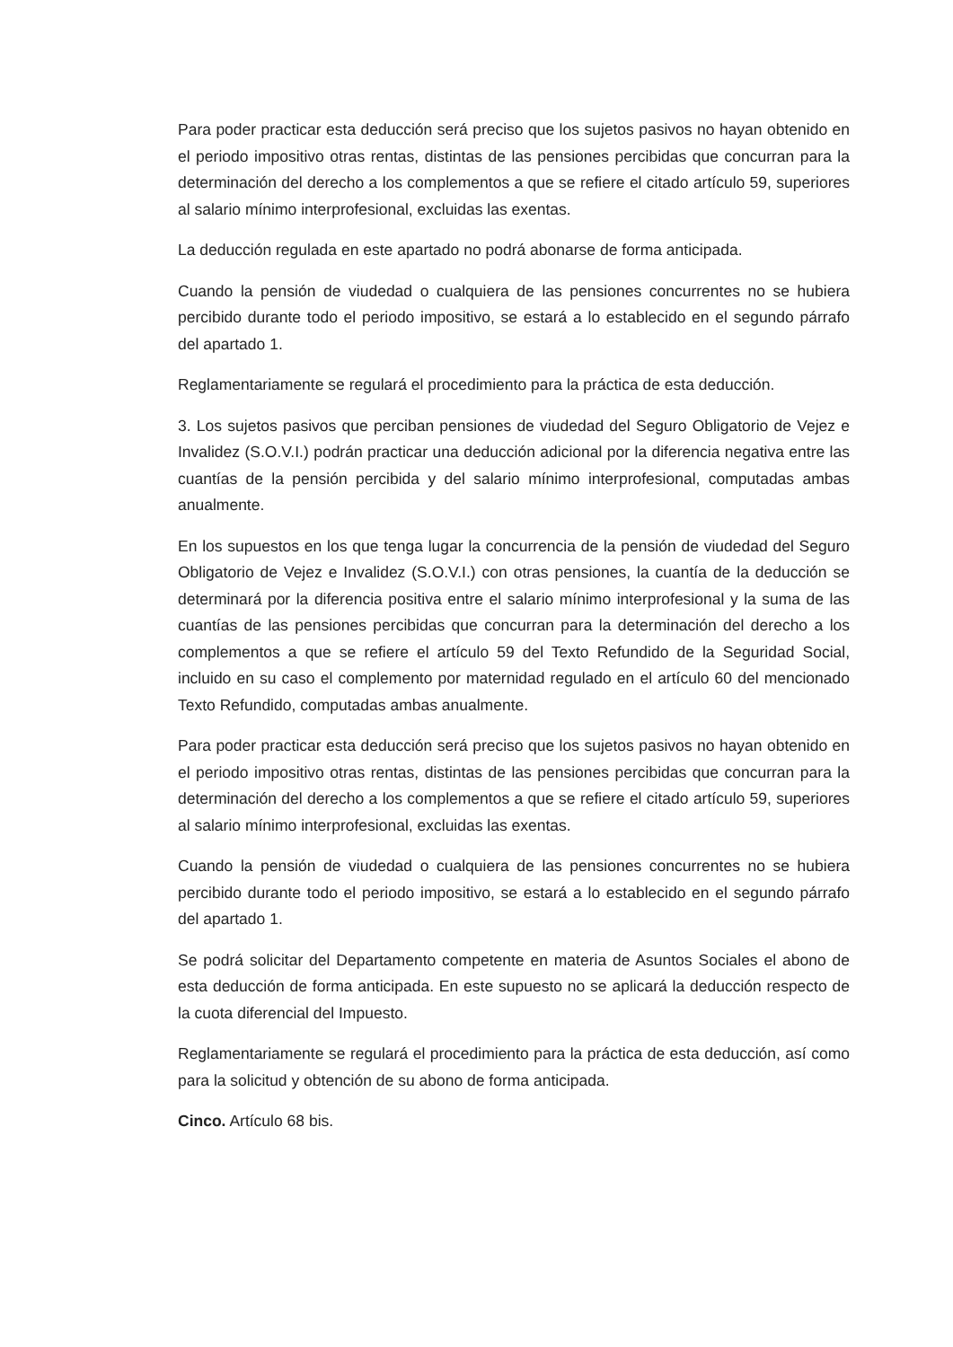Para poder practicar esta deducción será preciso que los sujetos pasivos no hayan obtenido en el periodo impositivo otras rentas, distintas de las pensiones percibidas que concurran para la determinación del derecho a los complementos a que se refiere el citado artículo 59, superiores al salario mínimo interprofesional, excluidas las exentas.
La deducción regulada en este apartado no podrá abonarse de forma anticipada.
Cuando la pensión de viudedad o cualquiera de las pensiones concurrentes no se hubiera percibido durante todo el periodo impositivo, se estará a lo establecido en el segundo párrafo del apartado 1.
Reglamentariamente se regulará el procedimiento para la práctica de esta deducción.
3. Los sujetos pasivos que perciban pensiones de viudedad del Seguro Obligatorio de Vejez e Invalidez (S.O.V.I.) podrán practicar una deducción adicional por la diferencia negativa entre las cuantías de la pensión percibida y del salario mínimo interprofesional, computadas ambas anualmente.
En los supuestos en los que tenga lugar la concurrencia de la pensión de viudedad del Seguro Obligatorio de Vejez e Invalidez (S.O.V.I.) con otras pensiones, la cuantía de la deducción se determinará por la diferencia positiva entre el salario mínimo interprofesional y la suma de las cuantías de las pensiones percibidas que concurran para la determinación del derecho a los complementos a que se refiere el artículo 59 del Texto Refundido de la Seguridad Social, incluido en su caso el complemento por maternidad regulado en el artículo 60 del mencionado Texto Refundido, computadas ambas anualmente.
Para poder practicar esta deducción será preciso que los sujetos pasivos no hayan obtenido en el periodo impositivo otras rentas, distintas de las pensiones percibidas que concurran para la determinación del derecho a los complementos a que se refiere el citado artículo 59, superiores al salario mínimo interprofesional, excluidas las exentas.
Cuando la pensión de viudedad o cualquiera de las pensiones concurrentes no se hubiera percibido durante todo el periodo impositivo, se estará a lo establecido en el segundo párrafo del apartado 1.
Se podrá solicitar del Departamento competente en materia de Asuntos Sociales el abono de esta deducción de forma anticipada. En este supuesto no se aplicará la deducción respecto de la cuota diferencial del Impuesto.
Reglamentariamente se regulará el procedimiento para la práctica de esta deducción, así como para la solicitud y obtención de su abono de forma anticipada.
Cinco. Artículo 68 bis.